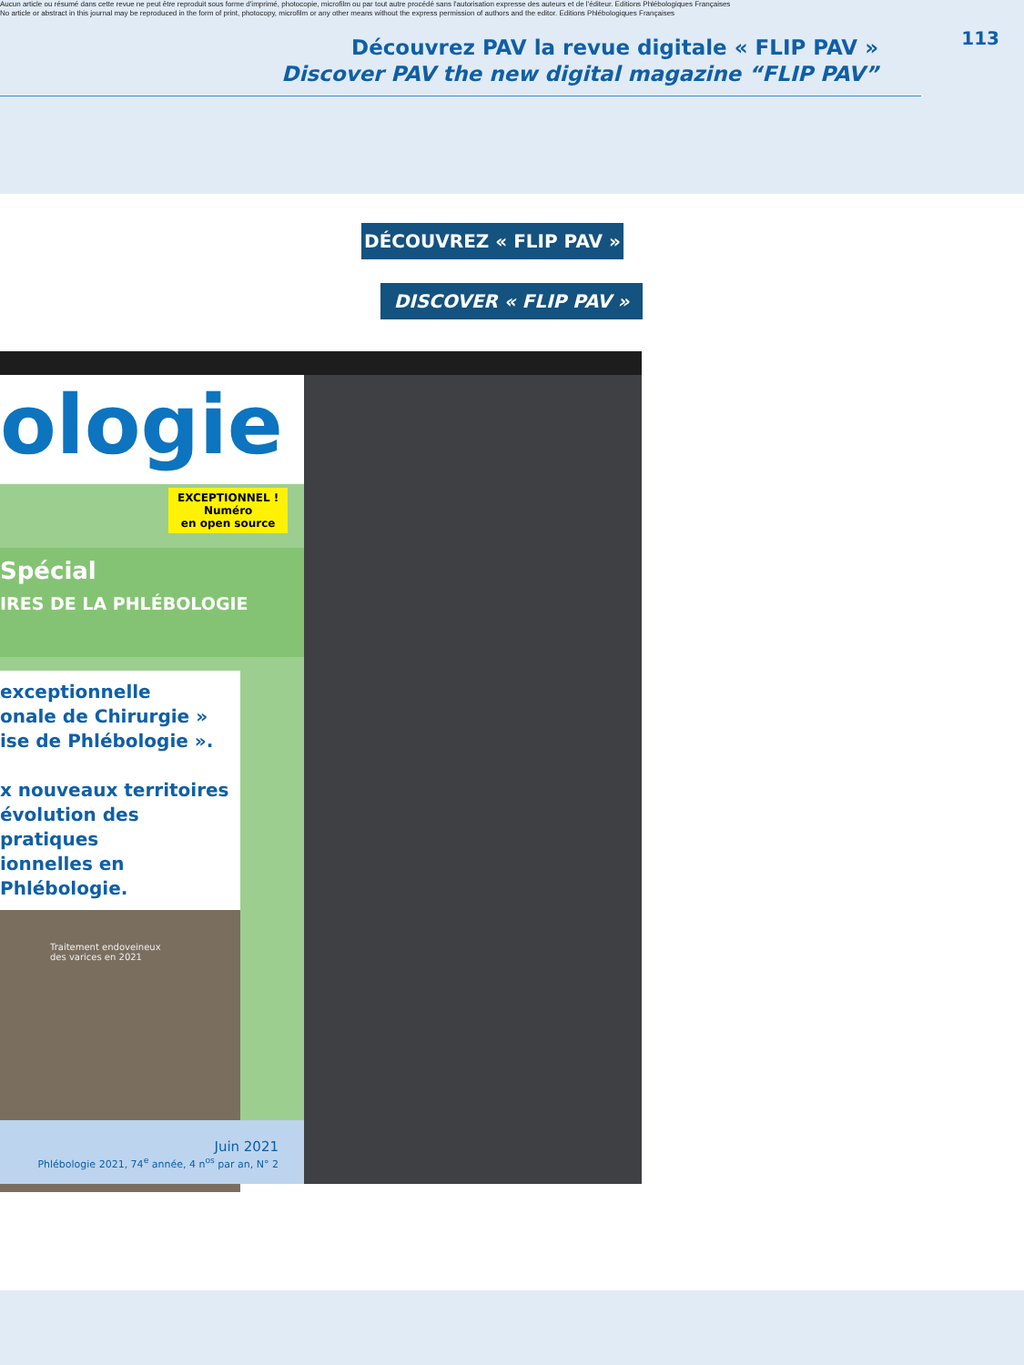Aucun article ou résumé dans cette revue ne peut être reproduit sous forme d'imprimé, photocopie, microfilm ou par tout autre procédé sans l'autorisation expresse des auteurs et de l'éditeur. Editions Phlébologiques Françaises
No article or abstract in this journal may be reproduced in the form of print, photocopy, microfilm or any other means without the express permission of authors and the editor. Editions Phlébologiques Françaises
113
Découvrez PAV la revue digitale « FLIP PAV »
Discover PAV the new digital magazine “FLIP PAV”
DÉCOUVREZ « FLIP PAV »
DISCOVER « FLIP PAV »
ologie
EXCEPTIONNEL !
Numéro
en open source
Spécial
IRES DE LA PHLÉBOLOGIE
exceptionnelle
onale de Chirurgie »
ise de Phlébologie ».
x nouveaux territoires
évolution des pratiques
ionnelles en Phlébologie.
Traitement endoveineux
des varices en 2021
Juin 2021
Phlébologie 2021, 74<sup>e</sup> année, 4 n<sup>os</sup> par an, N° 2